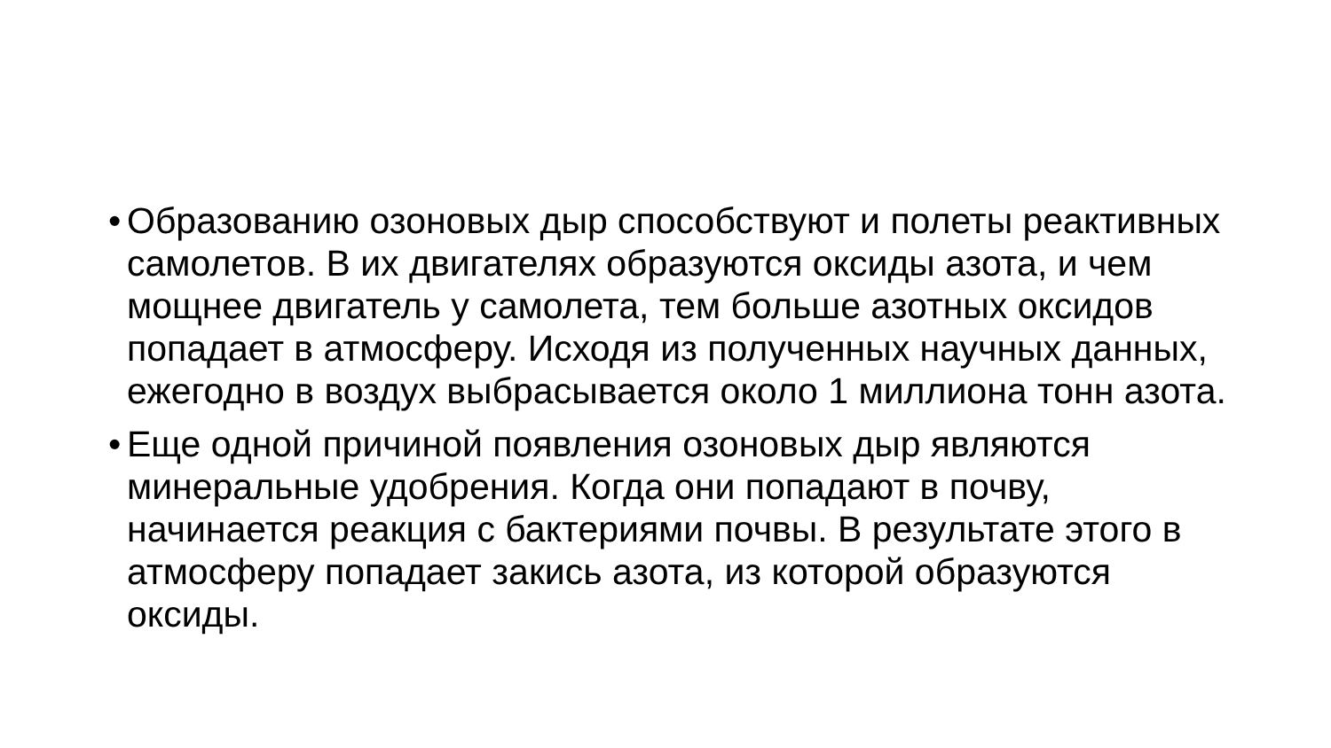• Образованию озоновых дыр способствуют и полеты реактивных самолетов. В их двигателях образуются оксиды азота, и чем мощнее двигатель у самолета, тем больше азотных оксидов попадает в атмосферу. Исходя из полученных научных данных, ежегодно в воздух выбрасывается около 1 миллиона тонн азота.
• Еще одной причиной появления озоновых дыр являются минеральные удобрения. Когда они попадают в почву, начинается реакция с бактериями почвы. В результате этого в атмосферу попадает закись азота, из которой образуются оксиды.